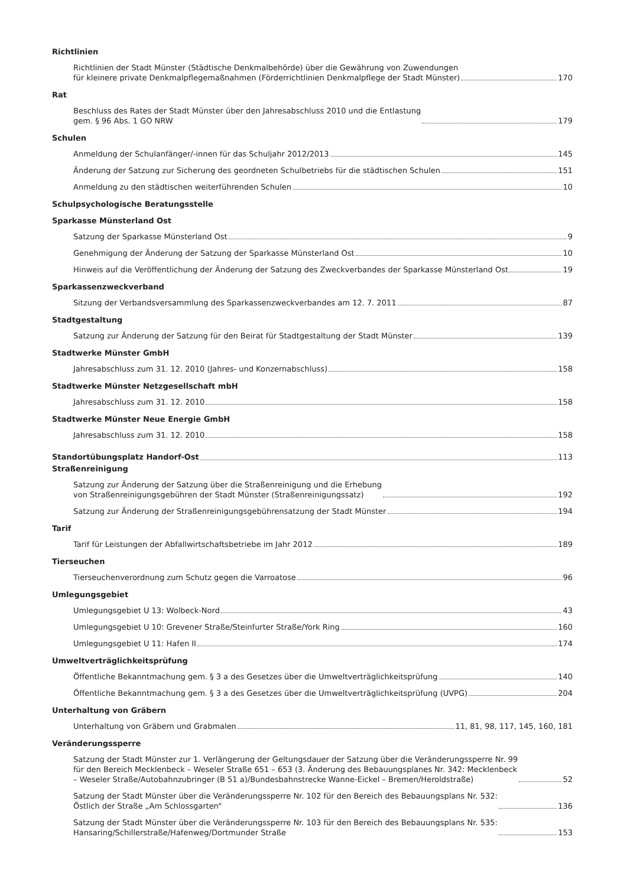Richtlinien
Richtlinien der Stadt Münster (Städtische Denkmalbehörde) über die Gewährung von Zuwendungen
für kleinere private Denkmalpflegemaßnahmen (Förderrichtlinien Denkmalpflege der Stadt Münster) 170
Rat
Beschluss des Rates der Stadt Münster über den Jahresabschluss 2010 und die Entlastung
gem. § 96 Abs. 1 GO NRW 179
Schulen
Anmeldung der Schulanfänger/-innen für das Schuljahr 2012/2013 145
Änderung der Satzung zur Sicherung des geordneten Schulbetriebs für die städtischen Schulen 151
Anmeldung zu den städtischen weiterführenden Schulen 10
Schulpsychologische Beratungsstelle
Sparkasse Münsterland Ost
Satzung der Sparkasse Münsterland Ost 9
Genehmigung der Änderung der Satzung der Sparkasse Münsterland Ost 10
Hinweis auf die Veröffentlichung der Änderung der Satzung des Zweckverbandes der Sparkasse Münsterland Ost 19
Sparkassenzweckverband
Sitzung der Verbandsversammlung des Sparkassenzweckverbandes am 12. 7. 2011 87
Stadtgestaltung
Satzung zur Änderung der Satzung für den Beirat für Stadtgestaltung der Stadt Münster 139
Stadtwerke Münster GmbH
Jahresabschluss zum 31. 12. 2010 (Jahres- und Konzernabschluss) 158
Stadtwerke Münster Netzgesellschaft mbH
Jahresabschluss zum 31. 12. 2010 158
Stadtwerke Münster Neue Energie GmbH
Jahresabschluss zum 31. 12. 2010 158
Standortübungsplatz Handorf-Ost 113
Straßenreinigung
Satzung zur Änderung der Satzung über die Straßenreinigung und die Erhebung
von Straßenreinigungsgebühren der Stadt Münster (Straßenreinigungssatz) 192
Satzung zur Änderung der Straßenreinigungsgebührensatzung der Stadt Münster 194
Tarif
Tarif für Leistungen der Abfallwirtschaftsbetriebe im Jahr 2012 189
Tierseuchen
Tierseuchenverordnung zum Schutz gegen die Varroatose 96
Umlegungsgebiet
Umlegungsgebiet U 13: Wolbeck-Nord 43
Umlegungsgebiet U 10: Grevener Straße/Steinfurter Straße/York Ring 160
Umlegungsgebiet U 11: Hafen II 174
Umweltverträglichkeitsprüfung
Öffentliche Bekanntmachung gem. § 3 a des Gesetzes über die Umweltverträglichkeitsprüfung 140
Öffentliche Bekanntmachung gem. § 3 a des Gesetzes über die Umweltverträglichkeitsprüfung (UVPG) 204
Unterhaltung von Gräbern
Unterhaltung von Gräbern und Grabmalen 11, 81, 98, 117, 145, 160, 181
Veränderungssperre
Satzung der Stadt Münster zur 1. Verlängerung der Geltungsdauer der Satzung über die Veränderungssperre Nr. 99
für den Bereich Mecklenbeck – Weseler Straße 651 – 653 (3. Änderung des Bebauungsplanes Nr. 342: Mecklenbeck
– Weseler Straße/Autobahnzubringer (B 51 a)/Bundesbahnstrecke Wanne-Eickel – Bremen/Heroldstraße) 52
Satzung der Stadt Münster über die Veränderungssperre Nr. 102 für den Bereich des Bebauungsplans Nr. 532:
Östlich der Straße „Am Schlossgarten“ 136
Satzung der Stadt Münster über die Veränderungssperre Nr. 103 für den Bereich des Bebauungsplans Nr. 535:
Hansaring/Schillerstraße/Hafenweg/Dortmunder Straße 153